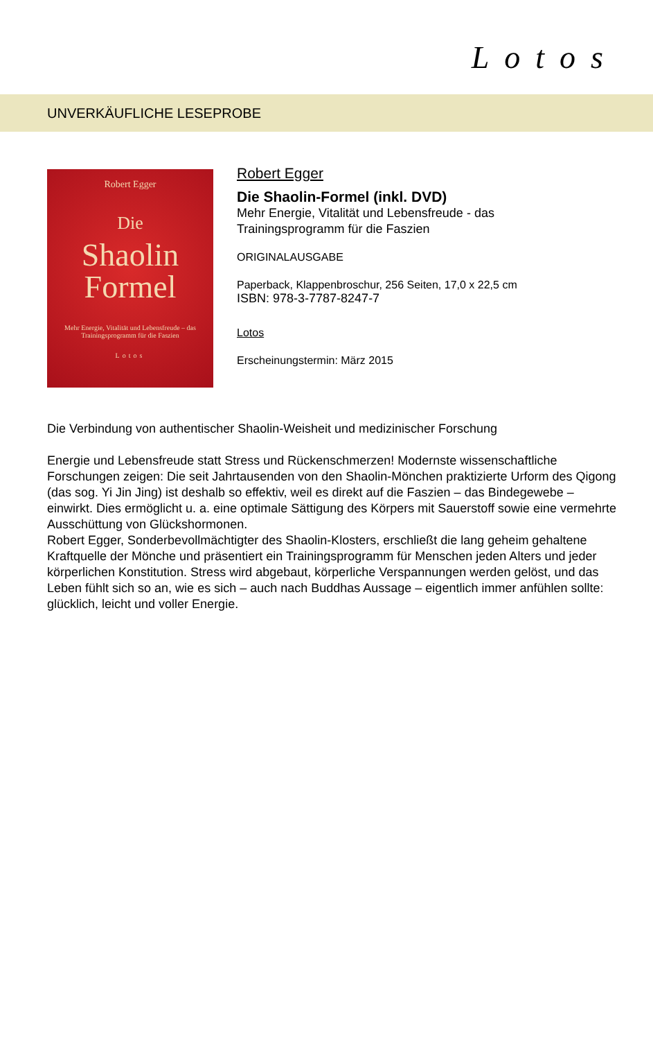Lotos
UNVERKÄUFLICHE LESEPROBE
Robert Egger
Die
Shaolin
Formel
Mehr Energie, Vitalität und Lebensfreude – das Trainingsprogramm für die Faszien
Lotos
Robert Egger
Die Shaolin-Formel (inkl. DVD)
Mehr Energie, Vitalität und Lebensfreude - das
Trainingsprogramm für die Faszien
ORIGINALAUSGABE
Paperback, Klappenbroschur, 256 Seiten, 17,0 x 22,5 cm
ISBN: 978-3-7787-8247-7
Lotos
Erscheinungstermin: März 2015
Die Verbindung von authentischer Shaolin-Weisheit und medizinischer Forschung
Energie und Lebensfreude statt Stress und Rückenschmerzen! Modernste wissenschaftliche Forschungen zeigen: Die seit Jahrtausenden von den Shaolin-Mönchen praktizierte Urform des Qigong (das sog. Yi Jin Jing) ist deshalb so effektiv, weil es direkt auf die Faszien – das Bindegewebe – einwirkt. Dies ermöglicht u. a. eine optimale Sättigung des Körpers mit Sauerstoff sowie eine vermehrte Ausschüttung von Glückshormonen.
Robert Egger, Sonderbevollmächtigter des Shaolin-Klosters, erschließt die lang geheim gehaltene Kraftquelle der Mönche und präsentiert ein Trainingsprogramm für Menschen jeden Alters und jeder körperlichen Konstitution. Stress wird abgebaut, körperliche Verspannungen werden gelöst, und das Leben fühlt sich so an, wie es sich – auch nach Buddhas Aussage – eigentlich immer anfühlen sollte: glücklich, leicht und voller Energie.